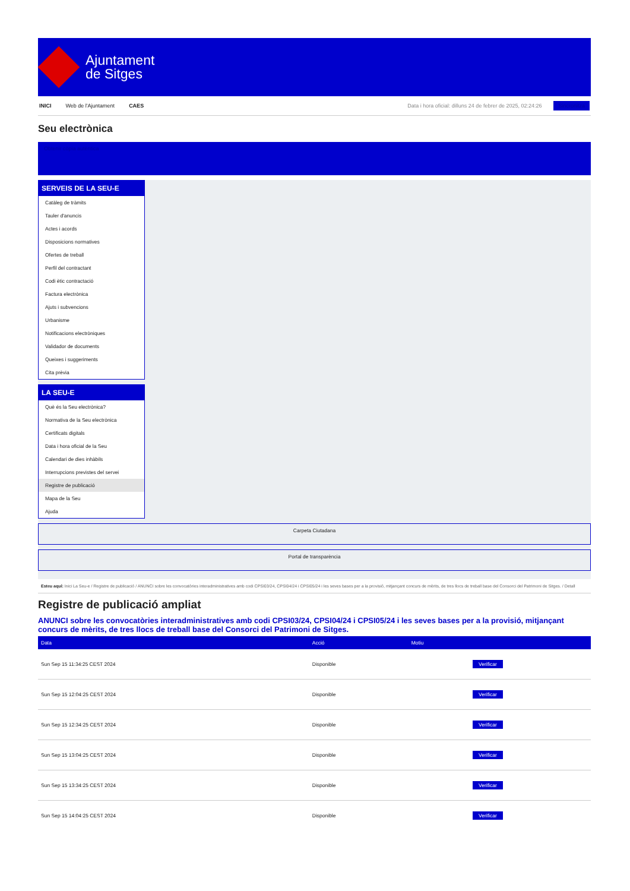Ajuntament
de Sitges
INICI Web de l'Ajuntament CAES Data i hora oficial: dilluns 24 de febrer de 2025, 02:24:26 Sincronitza
Seu electrònica
Obtenir còpia autèntica
SERVEIS DE LA SEU-E
Catàleg de tràmits
Tauler d'anuncis
Actes i acords
Disposicions normatives
Ofertes de treball
Perfil del contractant
Codi ètic contractació
Factura electrònica
Ajuts i subvencions
Urbanisme
Notificacions electròniques
Validador de documents
Queixes i suggeriments
Cita prèvia
LA SEU-E
Què és la Seu electrònica?
Normativa de la Seu electrònica
Certificats digitals
Data i hora oficial de la Seu
Calendari de dies inhàbils
Interrupcions previstes del servei
Registre de publicació
Mapa de la Seu
Ajuda
Carpeta Ciutadana
Portal de transparència
Esteu aquí: Inici La Seu-e / Registre de publicació / ANUNCI sobre les convocatòries interadministratives amb codi CPSI03/24, CPSI04/24 i CPSI05/24 i les seves bases per a la provisió, mitjançant concurs de mèrits, de tres llocs de treball base del Consorci del Patrimoni de Sitges. / Detall
Registre de publicació ampliat
ANUNCI sobre les convocatòries interadministratives amb codi CPSI03/24, CPSI04/24 i CPSI05/24 i les seves bases per a la provisió, mitjançant concurs de mèrits, de tres llocs de treball base del Consorci del Patrimoni de Sitges.
| Data | Acció | Motiu | |
| --- | --- | --- | --- |
| Sun Sep 15 11:34:25 CEST 2024 | Disponible | | Verificar |
| Sun Sep 15 12:04:25 CEST 2024 | Disponible | | Verificar |
| Sun Sep 15 12:34:25 CEST 2024 | Disponible | | Verificar |
| Sun Sep 15 13:04:25 CEST 2024 | Disponible | | Verificar |
| Sun Sep 15 13:34:25 CEST 2024 | Disponible | | Verificar |
| Sun Sep 15 14:04:25 CEST 2024 | Disponible | | Verificar |